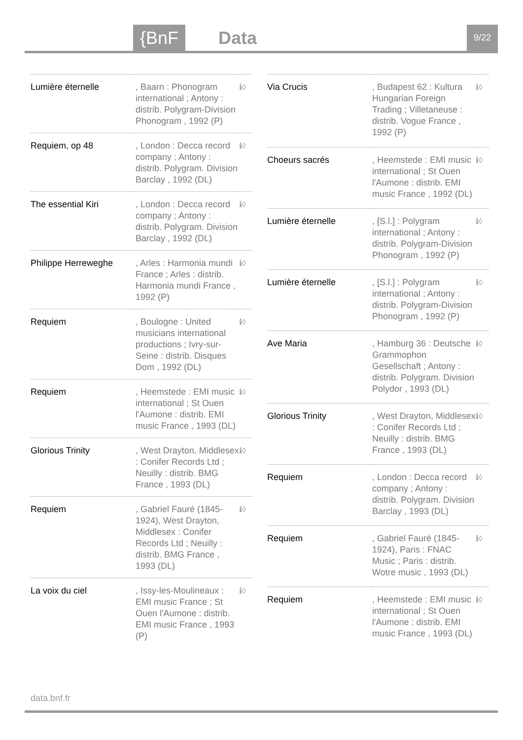{BnF Data 9/22
| Lumière éternelle | , Baarn : Phonogram international ; Antony : distrib. Polygram-Division Phonogram , 1992 (P) | ℹ◊ |
| Requiem, op 48 | , London : Decca record company ; Antony : distrib. Polygram. Division Barclay , 1992 (DL) | ℹ◊ |
| The essential Kiri | , London : Decca record company ; Antony : distrib. Polygram. Division Barclay , 1992 (DL) | ℹ◊ |
| Philippe Herreweghe | , Arles : Harmonia mundi France ; Arles : distrib. Harmonia mundi France , 1992 (P) | ℹ◊ |
| Requiem | , Boulogne : United musicians international productions ; Ivry-sur-Seine : distrib. Disques Dom , 1992 (DL) | ℹ◊ |
| Requiem | , Heemstede : EMI music international ; St Ouen l'Aumone : distrib. EMI music France , 1993 (DL) | ℹ◊ |
| Glorious Trinity | , West Drayton, Middlesex : Conifer Records Ltd ; Neuilly : distrib. BMG France , 1993 (DL) | ℹ◊ |
| Requiem | , Gabriel Fauré (1845-1924), West Drayton, Middlesex : Conifer Records Ltd ; Neuilly : distrib. BMG France , 1993 (DL) | ℹ◊ |
| La voix du ciel | , Issy-les-Moulineaux : EMI music France ; St Ouen l'Aumone : distrib. EMI music France , 1993 (P) | ℹ◊ |
| Via Crucis | , Budapest 62 : Kultura Hungarian Foreign Trading ; Villetaneuse : distrib. Vogue France , 1992 (P) | ℹ◊ |
| Choeurs sacrés | , Heemstede : EMI music international ; St Ouen l'Aumone : distrib. EMI music France , 1992 (DL) | ℹ◊ |
| Lumière éternelle | , [S.l.] : Polygram international ; Antony : distrib. Polygram-Division Phonogram , 1992 (P) | ℹ◊ |
| Lumière éternelle | , [S.l.] : Polygram international ; Antony : distrib. Polygram-Division Phonogram , 1992 (P) | ℹ◊ |
| Ave Maria | , Hamburg 36 : Deutsche Grammophon Gesellschaft ; Antony : distrib. Polygram. Division Polydor , 1993 (DL) | ℹ◊ |
| Glorious Trinity | , West Drayton, Middlesex : Conifer Records Ltd ; Neuilly : distrib. BMG France , 1993 (DL) | ℹ◊ |
| Requiem | , London : Decca record company ; Antony : distrib. Polygram. Division Barclay , 1993 (DL) | ℹ◊ |
| Requiem | , Gabriel Fauré (1845-1924), Paris : FNAC Music ; Paris : distrib. Wotre music , 1993 (DL) | ℹ◊ |
| Requiem | , Heemstede : EMI music international ; St Ouen l'Aumone : distrib. EMI music France , 1993 (DL) | ℹ◊ |
data.bnf.fr